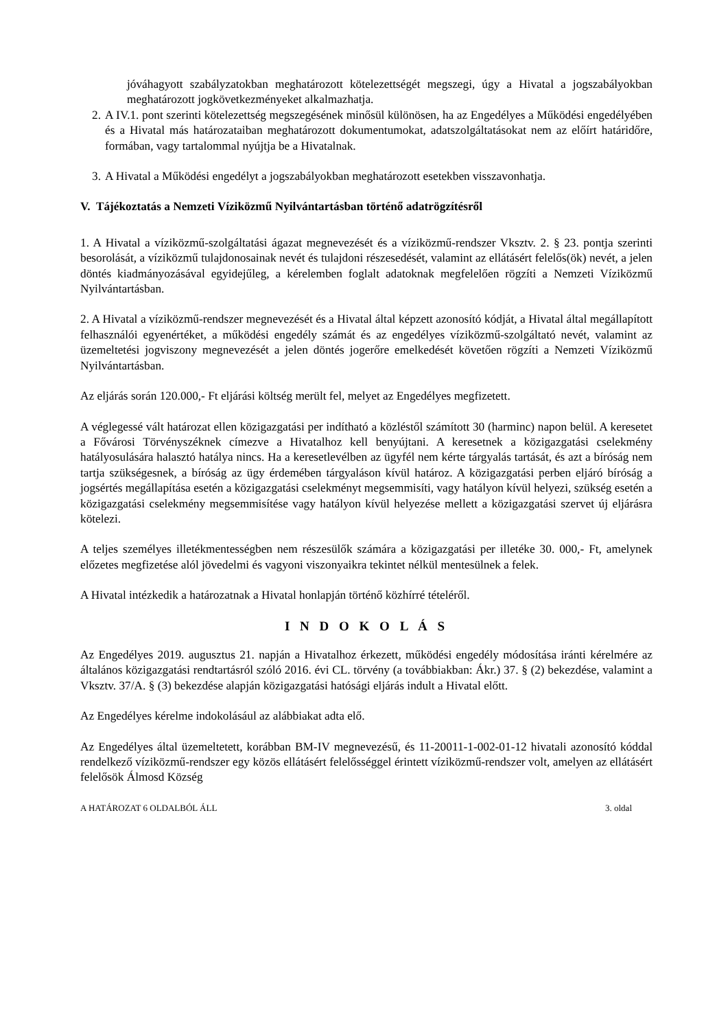jóváhagyott szabályzatokban meghatározott kötelezettségét megszegi, úgy a Hivatal a jogszabályokban meghatározott jogkövetkezményeket alkalmazhatja.
2. A IV.1. pont szerinti kötelezettség megszegésének minősül különösen, ha az Engedélyes a Működési engedélyében és a Hivatal más határozataiban meghatározott dokumentumokat, adatszolgáltatásokat nem az előírt határidőre, formában, vagy tartalommal nyújtja be a Hivatalnak.
3. A Hivatal a Működési engedélyt a jogszabályokban meghatározott esetekben visszavonhatja.
V. Tájékoztatás a Nemzeti Víziközmű Nyilvántartásban történő adatrögzítésről
1. A Hivatal a víziközmű-szolgáltatási ágazat megnevezését és a víziközmű-rendszer Vksztv. 2. § 23. pontja szerinti besorolását, a víziközmű tulajdonosainak nevét és tulajdoni részesedését, valamint az ellátásért felelős(ök) nevét, a jelen döntés kiadmányozásával egyidejűleg, a kérelemben foglalt adatoknak megfelelően rögzíti a Nemzeti Víziközmű Nyilvántartásban.
2. A Hivatal a víziközmű-rendszer megnevezését és a Hivatal által képzett azonosító kódját, a Hivatal által megállapított felhasználói egyenértéket, a működési engedély számát és az engedélyes víziközmű-szolgáltató nevét, valamint az üzemeltetési jogviszony megnevezését a jelen döntés jogerőre emelkedését követően rögzíti a Nemzeti Víziközmű Nyilvántartásban.
Az eljárás során 120.000,- Ft eljárási költség merült fel, melyet az Engedélyes megfizetett.
A véglegessé vált határozat ellen közigazgatási per indítható a közléstől számított 30 (harminc) napon belül. A keresetet a Fővárosi Törvényszéknek címezve a Hivatalhoz kell benyújtani. A keresetnek a közigazgatási cselekmény hatályosulására halasztó hatálya nincs. Ha a keresetlevélben az ügyfél nem kérte tárgyalás tartását, és azt a bíróság nem tartja szükségesnek, a bíróság az ügy érdemében tárgyaláson kívül határoz. A közigazgatási perben eljáró bíróság a jogsértés megállapítása esetén a közigazgatási cselekményt megsemmisíti, vagy hatályon kívül helyezi, szükség esetén a közigazgatási cselekmény megsemmisítése vagy hatályon kívül helyezése mellett a közigazgatási szervet új eljárásra kötelezi.
A teljes személyes illetékmentességben nem részesülők számára a közigazgatási per illetéke 30. 000,- Ft, amelynek előzetes megfizetése alól jövedelmi és vagyoni viszonyaikra tekintet nélkül mentesülnek a felek.
A Hivatal intézkedik a határozatnak a Hivatal honlapján történő közhírré tételéről.
I N D O K O L Á S
Az Engedélyes 2019. augusztus 21. napján a Hivatalhoz érkezett, működési engedély módosítása iránti kérelmére az általános közigazgatási rendtartásról szóló 2016. évi CL. törvény (a továbbiakban: Ákr.) 37. § (2) bekezdése, valamint a Vksztv. 37/A. § (3) bekezdése alapján közigazgatási hatósági eljárás indult a Hivatal előtt.
Az Engedélyes kérelme indokolásául az alábbiakat adta elő.
Az Engedélyes által üzemeltetett, korábban BM-IV megnevezésű, és 11-20011-1-002-01-12 hivatali azonosító kóddal rendelkező víziközmű-rendszer egy közös ellátásért felelősséggel érintett víziközmű-rendszer volt, amelyen az ellátásért felelősök Álmosd Község
A HATÁROZAT 6 OLDALBÓL ÁLL 3. oldal